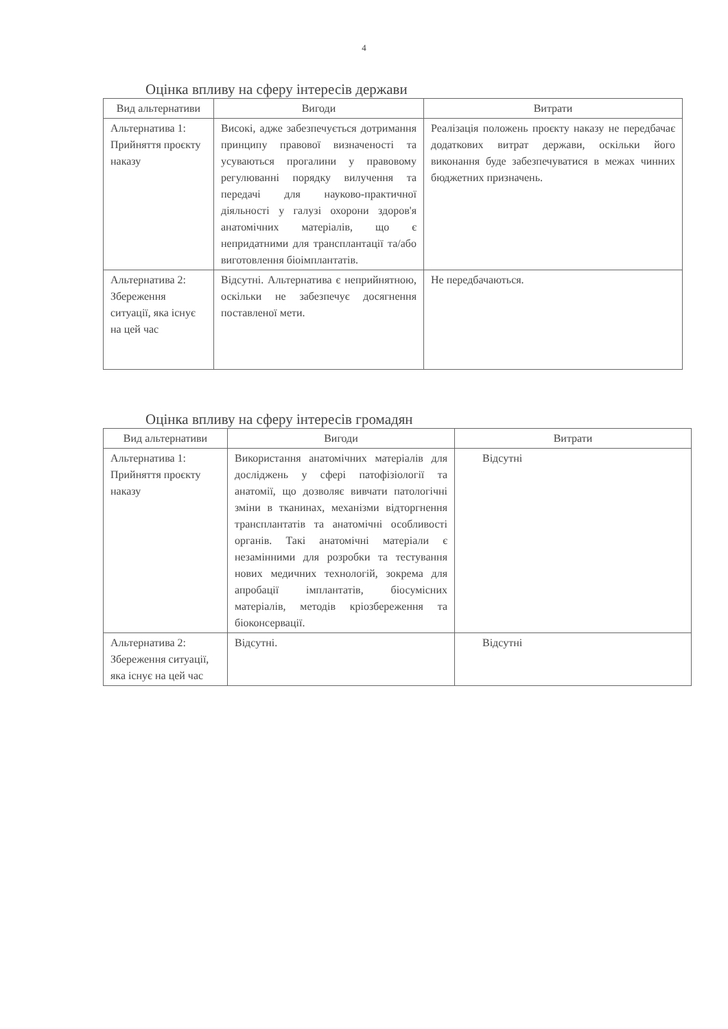4
Оцінка впливу на сферу інтересів держави
| Вид альтернативи | Вигоди | Витрати |
| --- | --- | --- |
| Альтернатива 1: Прийняття проєкту наказу | Високі, адже забезпечується дотримання принципу правової визначеності та усуваються прогалини у правовому регулюванні порядку вилучення та передачі для науково-практичної діяльності у галузі охорони здоров'я анатомічних матеріалів, що є непридатними для трансплантації та/або виготовлення біоімплантатів. | Реалізація положень проєкту наказу не передбачає додаткових витрат держави, оскільки його виконання буде забезпечуватися в межах чинних бюджетних призначень. |
| Альтернатива 2: Збереження ситуації, яка існує на цей час | Відсутні. Альтернатива є неприйнятною, оскільки не забезпечує досягнення поставленої мети. | Не передбачаються. |
Оцінка впливу на сферу інтересів громадян
| Вид альтернативи | Вигоди | Витрати |
| --- | --- | --- |
| Альтернатива 1: Прийняття проєкту наказу | Використання анатомічних матеріалів для досліджень у сфері патофізіології та анатомії, що дозволяє вивчати патологічні зміни в тканинах, механізми відторгнення трансплантатів та анатомічні особливості органів. Такі анатомічні матеріали є незамінними для розробки та тестування нових медичних технологій, зокрема для апробації імплантатів, біосумісних матеріалів, методів кріозбереження та біоконсервації. | Відсутні |
| Альтернатива 2: Збереження ситуації, яка існує на цей час | Відсутні. | Відсутні |